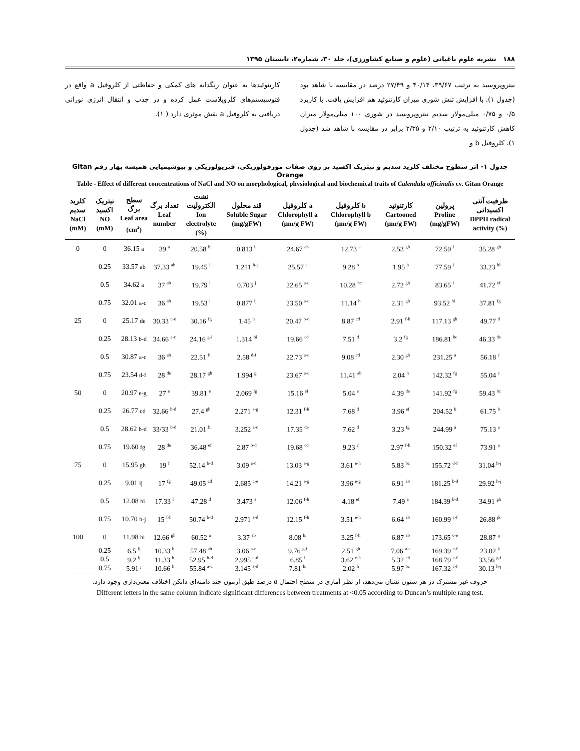۱۸۸ نشریه علوم باغبانی (علوم و صنایع کشاورزی)، جلد ۳۰، شماره۲، تابستان ۱۳۹۵
نیتروپروسید به ترتیب ۳۹/۶۷، ۴۰/۱۴ و ۲۷/۴۹ درصد در مقایسه با شاهد بود (جدول ۱). با افزایش تنش شوری میزان کارتنوئید هم افزایش یافت. با کاربرد ۰/۵ و ۰/۷۵ میلی‌مولار سدیم نیتروپروسید در شوری ۱۰۰ میلی‌مولار میزان کاهش کارتنوئید به ترتیب ۲/۱۰ و ۲/۳۵ برابر در مقایسه با شاهد شد (جدول ۱). کلروفیل b و
کارتنوئیدها به عنوان رنگدانه های کمکی و حفاظتی از کلروفیل a واقع در فتوسیستم‌های کلروپلاست عمل کرده و در جذب و انتقال انرژی نورانی دریافتی به کلروفیل a نقش موثری دارد ( ۱).
جدول ۱- اثر سطوح مختلف کلرید سدیم و نیتریک اکسید بر روی صفات مورفولوژیکی، فیزیولوژیکی و بیوشیمیایی همیشه بهار رقم Gitan Orange
Table - Effect of different concentrations of NaCl and NO on morphological, physiological and biochemical traits of Calendula officinalis cv. Gitan Orange
| کلرید سدیم NaCl (mM) | نیتریک اکسید NO (mM) | سطح برگ Leaf area (cm<sup>2</sup>) | تعداد برگ Leaf number | نشت الکترولیت Ion electrolyte (%) | قند محلول Soluble Sugar (mg/gFW) | کلروفیل a Chlorophyll a (µm/g FW) | کلروفیل b Chlorophyll b (µm/g FW) | کارتنوئید Cartooned (µm/g FW) | پرولین Proline (mg/gFW) | ظرفیت آنتی اکسیدانی DPPH radical activity (%) |
| --- | --- | --- | --- | --- | --- | --- | --- | --- | --- | --- |
| 0 | 0 | 36.15 a | 39 <sup>a</sup> | 20.58 <sup>hi</sup> | 0.813 <sup>ij</sup> | 24.67 <sup>ab</sup> | 12.73 <sup>a</sup> | 2.53 <sup>gh</sup> | 72.59 <sup>i</sup> | 35.28 <sup>gh</sup> |
| | 0.25 | 33.57 ab | 37.33 <sup>ab</sup> | 19.45 <sup>i</sup> | 1.211 <sup>h-j</sup> | 25.57 <sup>a</sup> | 9.28 <sup>b</sup> | 1.95 <sup>h</sup> | 77.59 <sup>i</sup> | 33.23 <sup>hi</sup> |
| | 0.5 | 34.62 a | 37 <sup>ab</sup> | 19.79 <sup>i</sup> | 0.703 <sup>j</sup> | 22.65 <sup>a-c</sup> | 10.28 <sup>bc</sup> | 2.72 <sup>gh</sup> | 83.65 <sup>i</sup> | 41.72 <sup>ef</sup> |
| | 0.75 | 32.01 a-c | 36 <sup>ab</sup> | 19.53 <sup>i</sup> | 0.877 <sup>ij</sup> | 23.50 <sup>a-c</sup> | 11.14 <sup>b</sup> | 2.31 <sup>gh</sup> | 93.52 <sup>hi</sup> | 37.81 <sup>fg</sup> |
| 25 | 0 | 25.17 de | 30.33 <sup>c-e</sup> | 30.16 <sup>fg</sup> | 1.45 <sup>h</sup> | 20.47 <sup>b-d</sup> | 8.87 <sup>cd</sup> | 2.91 <sup>f-h</sup> | 117.13 <sup>gh</sup> | 49.77 <sup>d</sup> |
| | 0.25 | 28.13 b-d | 34.66 <sup>a-c</sup> | 24.16 <sup>g-i</sup> | 1.314 <sup>hi</sup> | 19.66 <sup>cd</sup> | 7.51 <sup>d</sup> | 3.2 <sup>fg</sup> | 186.81 <sup>bc</sup> | 46.33 <sup>de</sup> |
| | 0.5 | 30.87 a-c | 36 <sup>ab</sup> | 22.51 <sup>hi</sup> | 2.58 <sup>d-f</sup> | 22.73 <sup>a-c</sup> | 9.08 <sup>cd</sup> | 2.30 <sup>gh</sup> | 231.25 <sup>a</sup> | 56.18 <sup>c</sup> |
| | 0.75 | 23.54 d-f | 28 <sup>de</sup> | 28.17 <sup>gh</sup> | 1.994 <sup>g</sup> | 23.67 <sup>a-c</sup> | 11.41 <sup>ab</sup> | 2.04 <sup>h</sup> | 142.32 <sup>fg</sup> | 55.04 <sup>c</sup> |
| 50 | 0 | 20.97 e-g | 27 <sup>e</sup> | 39.81 <sup>e</sup> | 2.069 <sup>fg</sup> | 15.16 <sup>ef</sup> | 5.04 <sup>e</sup> | 4.39 <sup>de</sup> | 141.92 <sup>fg</sup> | 59.43 <sup>bc</sup> |
| | 0.25 | 26.77 cd | 32.66 <sup>b-d</sup> | 27.4 <sup>gh</sup> | 2.271 <sup>e-g</sup> | 12.31 <sup>f-h</sup> | 7.68 <sup>d</sup> | 3.96 <sup>ef</sup> | 204.52 <sup>b</sup> | 61.75 <sup>b</sup> |
| | 0.5 | 28.62 b-d | 33/33 <sup>b-d</sup> | 21.01 <sup>hi</sup> | 3.252 <sup>a-c</sup> | 17.35 <sup>de</sup> | 7.62 <sup>d</sup> | 3.23 <sup>fg</sup> | 244.99 <sup>a</sup> | 75.13 <sup>a</sup> |
| | 0.75 | 19.60 fg | 28 <sup>de</sup> | 36.48 <sup>ef</sup> | 2.87 <sup>b-d</sup> | 19.68 <sup>cd</sup> | 9.23 <sup>c</sup> | 2.97 <sup>f-h</sup> | 150.32 <sup>ef</sup> | 73.91 <sup>a</sup> |
| 75 | 0 | 15.95 gh | 19 <sup>f</sup> | 52.14 <sup>b-d</sup> | 3.09 <sup>a-d</sup> | 13.03 <sup>e-g</sup> | 3.61 <sup>e-h</sup> | 5.83 <sup>bc</sup> | 155.72 <sup>d-f</sup> | 31.04 <sup>h-j</sup> |
| | 0.25 | 9.01 ij | 17 <sup>fg</sup> | 49.05 <sup>cd</sup> | 2.685 <sup>c-e</sup> | 14.21 <sup>e-g</sup> | 3.96 <sup>e-g</sup> | 6.91 <sup>ab</sup> | 181.25 <sup>b-d</sup> | 29.92 <sup>h-j</sup> |
| | 0.5 | 12.08 hi | 17.33 <sup>f</sup> | 47.28 <sup>d</sup> | 3.473 <sup>a</sup> | 12.06 <sup>f-h</sup> | 4.18 <sup>ef</sup> | 7.49 <sup>a</sup> | 184.39 <sup>b-d</sup> | 34.91 <sup>gh</sup> |
| | 0.75 | 10.70 h-j | 15 <sup>f-h</sup> | 50.74 <sup>b-d</sup> | 2.971 <sup>a-d</sup> | 12.15 <sup>f-h</sup> | 3.51 <sup>e-h</sup> | 6.64 <sup>ab</sup> | 160.99 <sup>c-f</sup> | 26.88 <sup>jk</sup> |
| 100 | 0 | 11.98 hi | 12.66 <sup>gh</sup> | 60.52 <sup>a</sup> | 3.37 <sup>ab</sup> | 8.08 <sup>hi</sup> | 3.25 <sup>f-h</sup> | 6.87 <sup>ab</sup> | 173.65 <sup>c-e</sup> | 28.87 <sup>ij</sup> |
| | 0.25 | 6.5 <sup>ij</sup> | 10.33 <sup>h</sup> | 57.48 <sup>ab</sup> | 3.06 <sup>a-d</sup> | 9.76 <sup>g-i</sup> | 2.51 <sup>gh</sup> | 7.06 <sup>a-c</sup> | 169.39 <sup>c-f</sup> | 23.02 <sup>k</sup> |
| | 0.5 | 9.2 <sup>ij</sup> | 11.33 <sup>h</sup> | 52.95 <sup>b-d</sup> | 2.995 <sup>a-d</sup> | 6.85 <sup>i</sup> | 3.62 <sup>e-h</sup> | 5.32 <sup>cd</sup> | 168.79 <sup>c-f</sup> | 33.56 <sup>g-i</sup> |
| | 0.75 | 5.91 <sup>j</sup> | 10.66 <sup>h</sup> | 55.84 <sup>a-c</sup> | 3.145 <sup>a-d</sup> | 7.81 <sup>hi</sup> | 2.02 <sup>h</sup> | 5.97 <sup>bc</sup> | 167.32 <sup>c-f</sup> | 30.13 <sup>h-j</sup> |
حروف غیر مشترک در هر ستون نشان می‌دهد، از نظر آماری در سطح احتمال ۵ درصد طبق آزمون چند دامنه‌ای دانکن اختلاف معنی‌داری وجود دارد.
Different letters in the same column indicate significant differences between treatments at <0.05 according to Duncan’s multiple rang test.